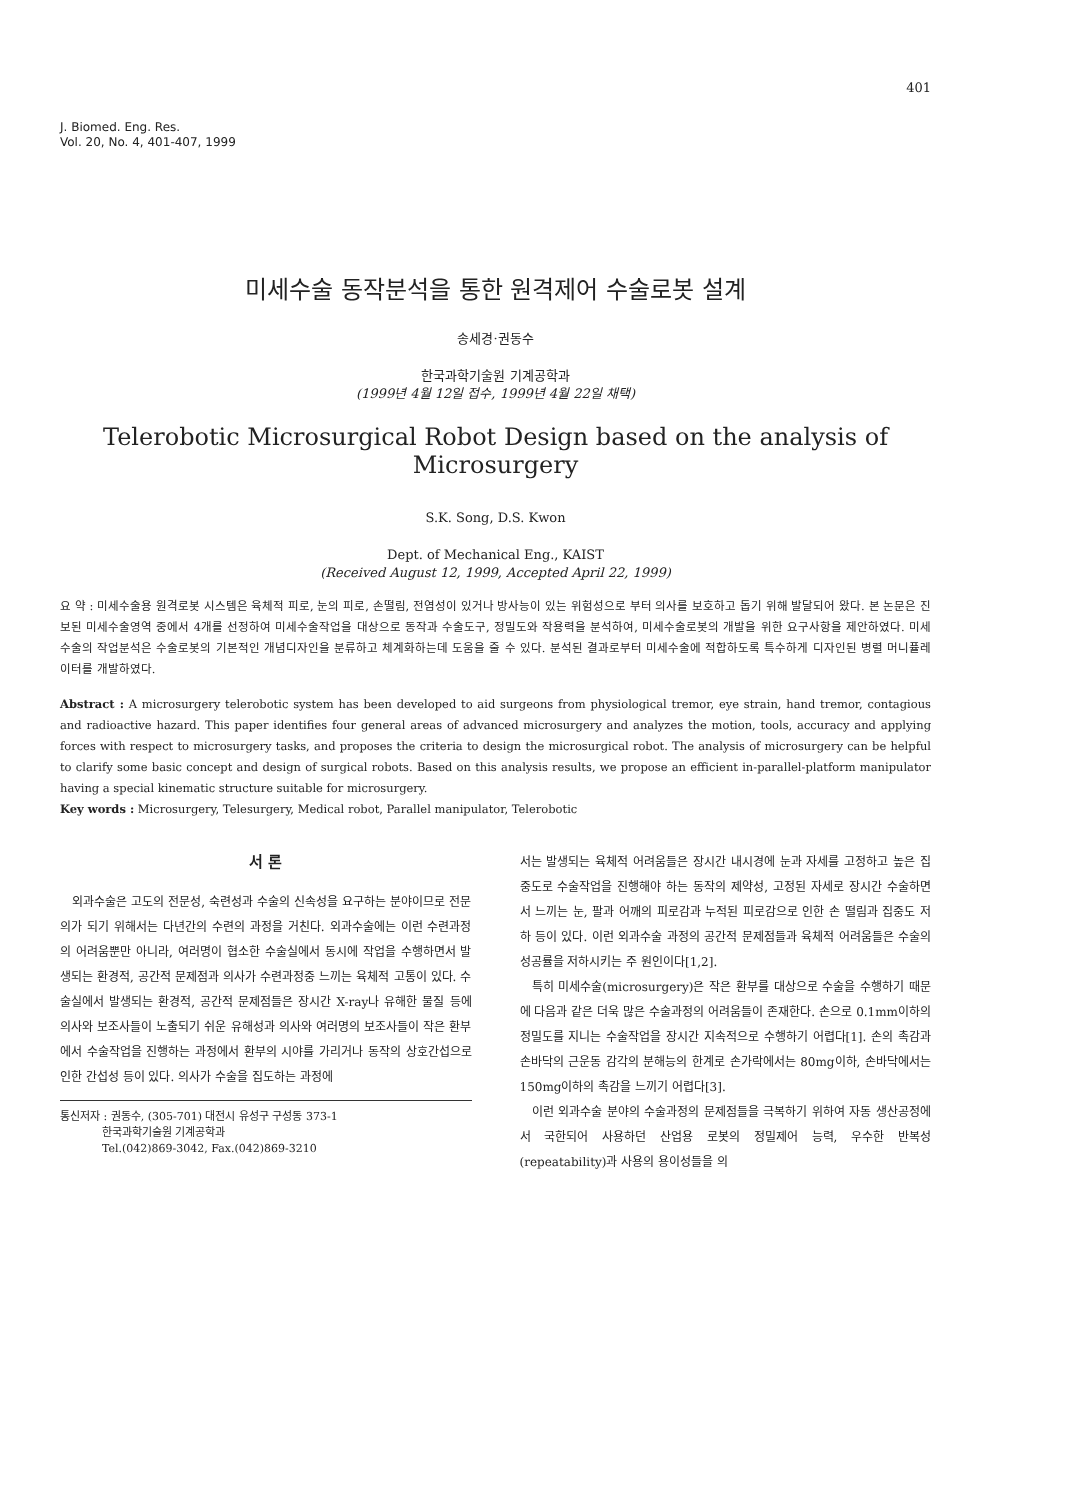401
J. Biomed. Eng. Res.
Vol. 20, No. 4, 401-407, 1999
미세수술 동작분석을 통한 원격제어 수술로봇 설계
송세경·권동수
한국과학기술원 기계공학과
(1999년 4월 12일 접수, 1999년 4월 22일 채택)
Telerobotic Microsurgical Robot Design based on the analysis of Microsurgery
S.K. Song, D.S. Kwon
Dept. of Mechanical Eng., KAIST
(Received August 12, 1999, Accepted April 22, 1999)
요 약 : 미세수술용 원격로봇 시스템은 육체적 피로, 눈의 피로, 손떨림, 전염성이 있거나 방사능이 있는 위험성으로 부터 의사를 보호하고 돕기 위해 발달되어 왔다. 본 논문은 진보된 미세수술영역 중에서 4개를 선정하여 미세수술작업을 대상으로 동작과 수술도구, 정밀도와 작용력을 분석하여, 미세수술로봇의 개발을 위한 요구사항을 제안하였다. 미세수술의 작업분석은 수술로봇의 기본적인 개념디자인을 분류하고 체계화하는데 도움을 줄 수 있다. 분석된 결과로부터 미세수술에 적합하도록 특수하게 디자인된 병렬 머니퓰레이터를 개발하였다.
Abstract : A microsurgery telerobotic system has been developed to aid surgeons from physiological tremor, eye strain, hand tremor, contagious and radioactive hazard. This paper identifies four general areas of advanced microsurgery and analyzes the motion, tools, accuracy and applying forces with respect to microsurgery tasks, and proposes the criteria to design the microsurgical robot. The analysis of microsurgery can be helpful to clarify some basic concept and design of surgical robots. Based on this analysis results, we propose an efficient in-parallel-platform manipulator having a special kinematic structure suitable for microsurgery.
Key words : Microsurgery, Telesurgery, Medical robot, Parallel manipulator, Telerobotic
서 론
외과수술은 고도의 전문성, 숙련성과 수술의 신속성을 요구하는 분야이므로 전문의가 되기 위해서는 다년간의 수련의 과정을 거친다. 외과수술에는 이런 수련과정의 어려움뿐만 아니라, 여러명이 협소한 수술실에서 동시에 작업을 수행하면서 발생되는 환경적, 공간적 문제점과 의사가 수련과정중 느끼는 육체적 고통이 있다. 수술실에서 발생되는 환경적, 공간적 문제점들은 장시간 X-ray나 유해한 물질 등에 의사와 보조사들이 노출되기 쉬운 유해성과 의사와 여러명의 보조사들이 작은 환부에서 수술작업을 진행하는 과정에서 환부의 시야를 가리거나 동작의 상호간섭으로 인한 간섭성 등이 있다. 의사가 수술을 집도하는 과정에
통신저자 : 권동수, (305-701) 대전시 유성구 구성동 373-1
한국과학기술원 기계공학과
Tel.(042)869-3042, Fax.(042)869-3210
서는 발생되는 육체적 어려움들은 장시간 내시경에 눈과 자세를 고정하고 높은 집중도로 수술작업을 진행해야 하는 동작의 제약성, 고정된 자세로 장시간 수술하면서 느끼는 눈, 팔과 어깨의 피로감과 누적된 피로감으로 인한 손 떨림과 집중도 저하 등이 있다. 이런 외과수술 과정의 공간적 문제점들과 육체적 어려움들은 수술의 성공률을 저하시키는 주 원인이다[1,2].
특히 미세수술(microsurgery)은 작은 환부를 대상으로 수술을 수행하기 때문에 다음과 같은 더욱 많은 수술과정의 어려움들이 존재한다. 손으로 0.1mm이하의 정밀도를 지니는 수술작업을 장시간 지속적으로 수행하기 어렵다[1]. 손의 촉감과 손바닥의 근운동 감각의 분해능의 한계로 손가락에서는 80mg이하, 손바닥에서는 150mg이하의 촉감을 느끼기 어렵다[3].
이런 외과수술 분야의 수술과정의 문제점들을 극복하기 위하여 자동 생산공정에서 국한되어 사용하던 산업용 로봇의 정밀제어 능력, 우수한 반복성(repeatability)과 사용의 용이성들을 의